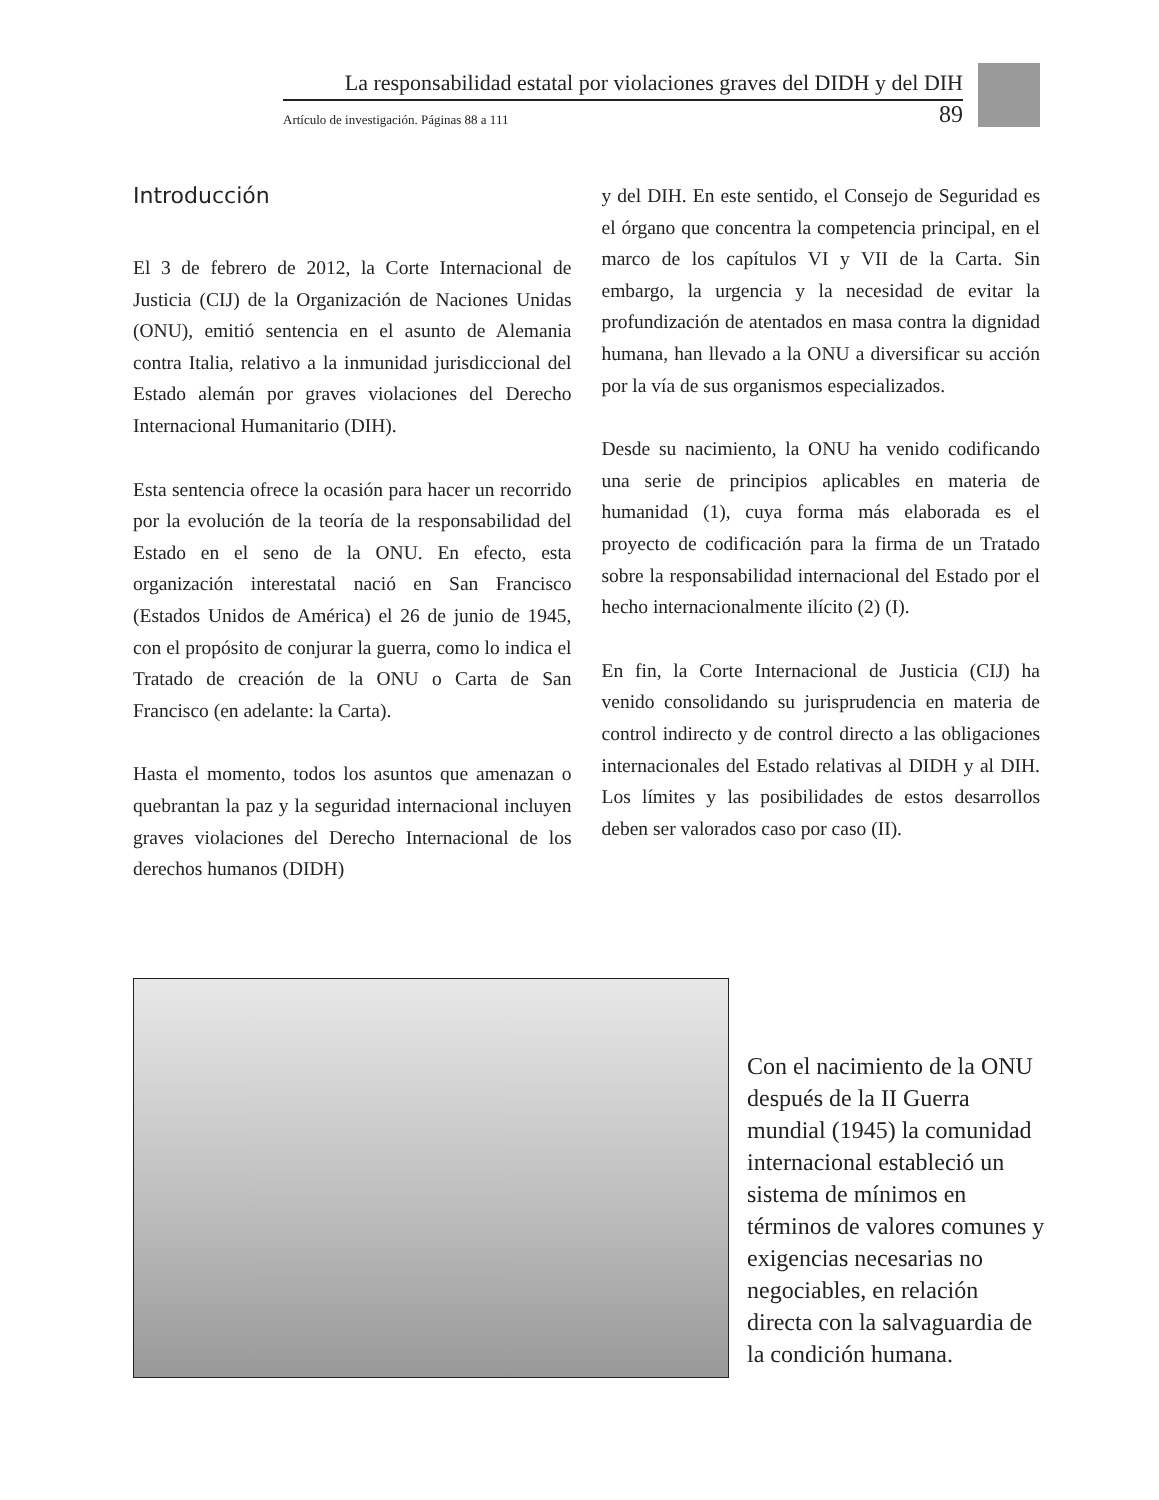La responsabilidad estatal por violaciones graves del DIDH y del DIH
Artículo de investigación. Páginas 88 a 111 89
Introducción
El 3 de febrero de 2012, la Corte Internacional de Justicia (CIJ) de la Organización de Naciones Unidas (ONU), emitió sentencia en el asunto de Alemania contra Italia, relativo a la inmunidad jurisdiccional del Estado alemán por graves violaciones del Derecho Internacional Humanitario (DIH).
Esta sentencia ofrece la ocasión para hacer un recorrido por la evolución de la teoría de la responsabilidad del Estado en el seno de la ONU. En efecto, esta organización interestatal nació en San Francisco (Estados Unidos de América) el 26 de junio de 1945, con el propósito de conjurar la guerra, como lo indica el Tratado de creación de la ONU o Carta de San Francisco (en adelante: la Carta).
Hasta el momento, todos los asuntos que amenazan o quebrantan la paz y la seguridad internacional incluyen graves violaciones del Derecho Internacional de los derechos humanos (DIDH)
y del DIH. En este sentido, el Consejo de Seguridad es el órgano que concentra la competencia principal, en el marco de los capítulos VI y VII de la Carta. Sin embargo, la urgencia y la necesidad de evitar la profundización de atentados en masa contra la dignidad humana, han llevado a la ONU a diversificar su acción por la vía de sus organismos especializados.
Desde su nacimiento, la ONU ha venido codificando una serie de principios aplicables en materia de humanidad (1), cuya forma más elaborada es el proyecto de codificación para la firma de un Tratado sobre la responsabilidad internacional del Estado por el hecho internacionalmente ilícito (2) (I).
En fin, la Corte Internacional de Justicia (CIJ) ha venido consolidando su jurisprudencia en materia de control indirecto y de control directo a las obligaciones internacionales del Estado relativas al DIDH y al DIH. Los límites y las posibilidades de estos desarrollos deben ser valorados caso por caso (II).
Con el nacimiento de la ONU después de la II Guerra mundial (1945) la comunidad internacional estableció un sistema de mínimos en términos de valores comunes y exigencias necesarias no negociables, en relación directa con la salvaguardia de la condición humana.